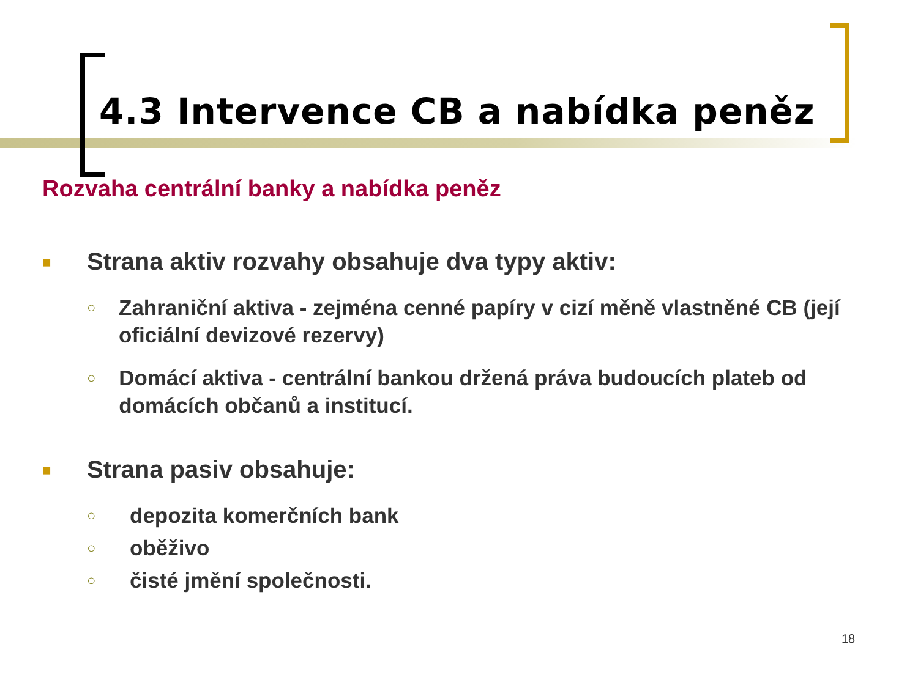4.3 Intervence CB a nabídka peněz
Rozvaha centrální banky a nabídka peněz
■ Strana aktiv rozvahy obsahuje dva typy aktiv:
○ Zahraniční aktiva - zejména cenné papíry v cizí měně vlastněné CB (její oficiální devizové rezervy)
○ Domácí aktiva - centrální bankou držená práva budoucích plateb od domácích občanů a institucí.
■ Strana pasiv obsahuje:
○ depozita komerčních bank
○ oběživo
○ čisté jmění společnosti.
18